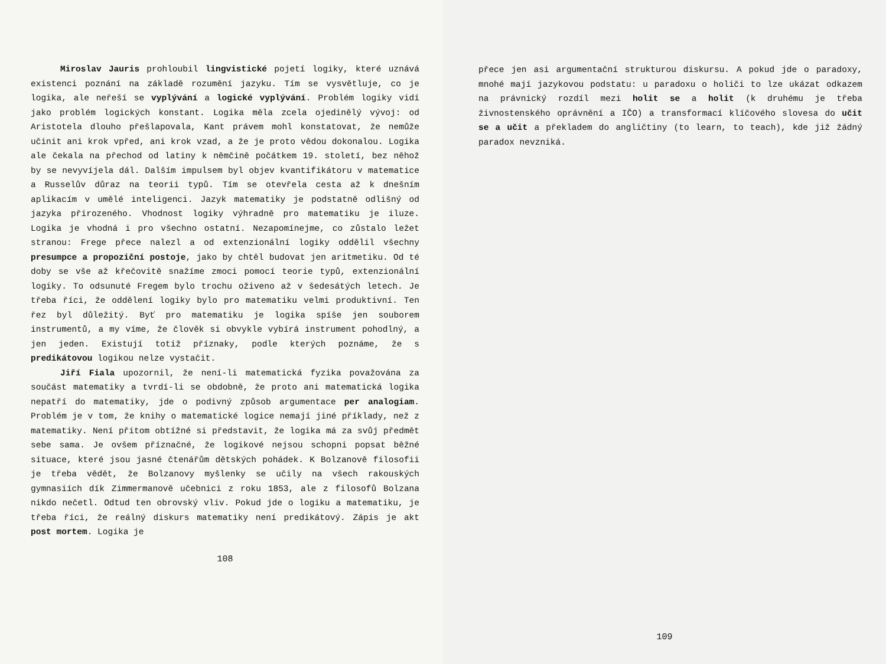Miroslav Jauris prohloubil lingvistické pojetí logiky, které uznává existenci poznání na základě rozumění jazyku. Tím se vysvětluje, co je logika, ale neřeší se vyplývání a logické vyplývání. Problém logiky vidí jako problém logických konstant. Logika měla zcela ojedinělý vývoj: od Aristotela dlouho přešlapovala, Kant právem mohl konstatovat, že nemůže učinit ani krok vpřed, ani krok vzad, a že je proto vědou dokonalou. Logika ale čekala na přechod od latiny k němčině počátkem 19. století, bez něhož by se nevyvíjela dál. Dalším impulsem byl objev kvantifikátoru v matematice a Russelův důraz na teorii typů. Tím se otevřela cesta až k dnešním aplikacím v umělé inteligenci. Jazyk matematiky je podstatně odlišný od jazyka přirozeného. Vhodnost logiky výhradně pro matematiku je iluze. Logika je vhodná i pro všechno ostatní. Nezapomínejme, co zůstalo ležet stranou: Frege přece nalezl a od extenzionální logiky oddělil všechny presumpce a propoziční postoje, jako by chtěl budovat jen aritmetiku. Od té doby se vše až křečovitě snažíme zmoci pomocí teorie typů, extenzionální logiky. To odsunuté Fregem bylo trochu oživeno až v šedesátých letech. Je třeba říci, že oddělení logiky bylo pro matematiku velmi produktivní. Ten řez byl důležitý. Byť pro matematiku je logika spíše jen souborem instrumentů, a my víme, že člověk si obvykle vybírá instrument pohodlný, a jen jeden. Existují totiž příznaky, podle kterých poznáme, že s predikátovou logikou nelze vystačit.
Jiří Fiala upozornil, že není-li matematická fyzika považována za součást matematiky a tvrdí-li se obdobně, že proto ani matematická logika nepatří do matematiky, jde o podivný způsob argumentace per analogiam. Problém je v tom, že knihy o matematické logice nemají jiné příklady, než z matematiky. Není přitom obtížné si představit, že logika má za svůj předmět sebe sama. Je ovšem příznačné, že logikové nejsou schopni popsat běžné situace, které jsou jasné čtenářům dětských pohádek. K Bolzanově filosofii je třeba vědět, že Bolzanovy myšlenky se učily na všech rakouských gymnasiích dík Zimmermanově učebnici z roku 1853, ale z filosofů Bolzana nikdo nečetl. Odtud ten obrovský vliv. Pokud jde o logiku a matematiku, je třeba říci, že reálný diskurs matematiky není predikátový. Zápis je akt post mortem. Logika je
108
přece jen asi argumentační strukturou diskursu. A pokud jde o paradoxy, mnohé mají jazykovou podstatu: u paradoxu o holiči to lze ukázat odkazem na právnický rozdíl mezi holit se a holit (k druhému je třeba živnostenského oprávnění a IČO) a transformací klíčového slovesa do učit se a učit a překladem do angličtiny (to learn, to teach), kde již žádný paradox nevzniká.
109